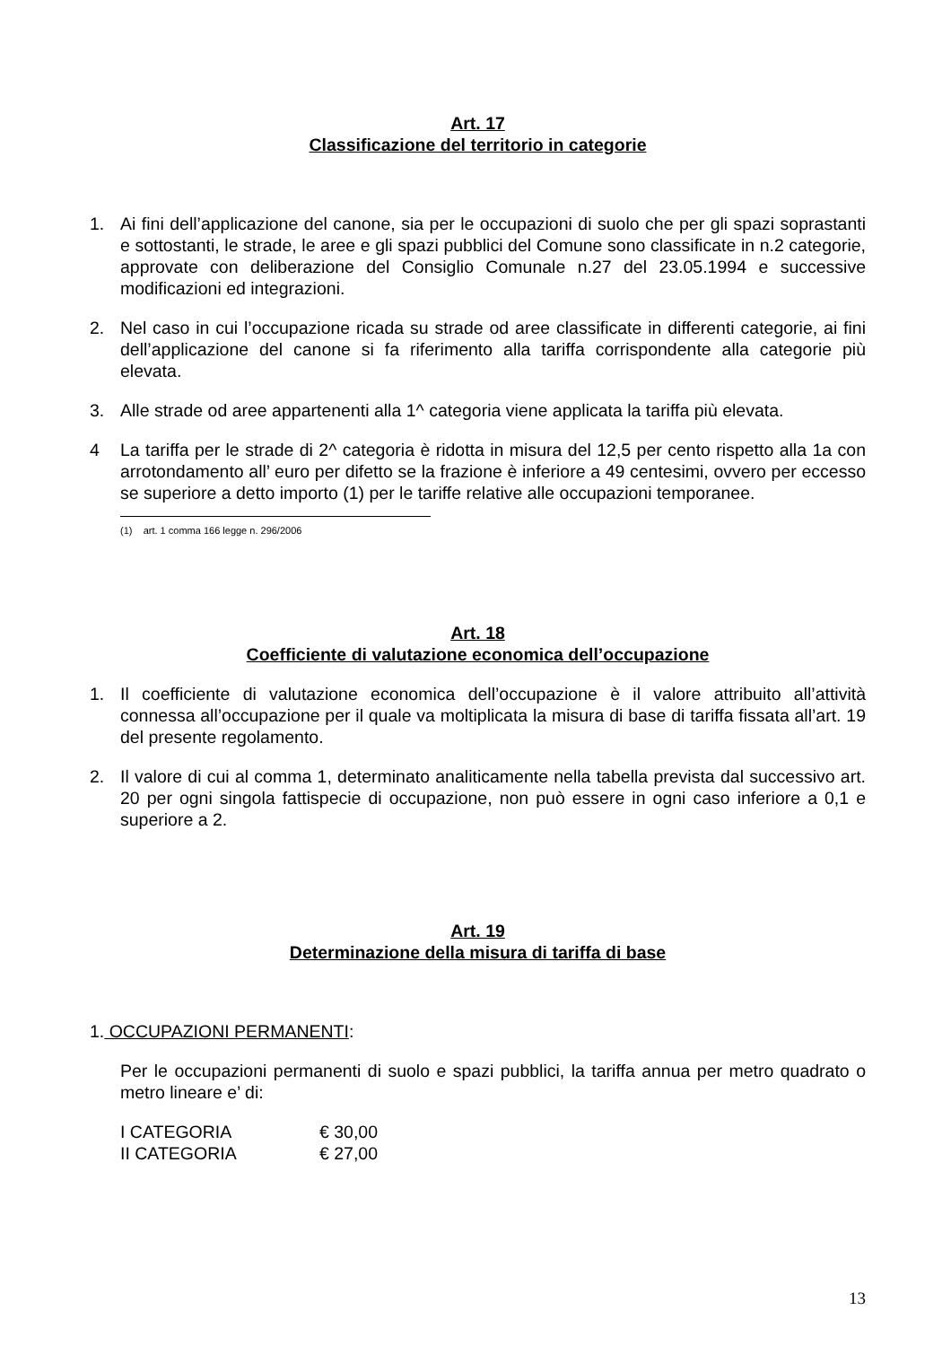Art. 17
Classificazione del territorio in categorie
1. Ai fini dell’applicazione del canone, sia per le occupazioni di suolo che per gli spazi soprastanti e sottostanti, le strade, le aree e gli spazi pubblici del Comune sono classificate in n.2 categorie, approvate con deliberazione del Consiglio Comunale n.27 del 23.05.1994 e successive modificazioni ed integrazioni.
2. Nel caso in cui l’occupazione ricada su strade od aree classificate in differenti categorie, ai fini dell’applicazione del canone si fa riferimento alla tariffa corrispondente alla categorie più elevata.
3. Alle strade od aree appartenenti alla 1^ categoria viene applicata la tariffa più elevata.
4 La tariffa per le strade di 2^ categoria è ridotta in misura del 12,5 per cento rispetto alla 1a con arrotondamento all’ euro per difetto se la frazione è inferiore a 49 centesimi, ovvero per eccesso se superiore a detto importo (1) per le tariffe relative alle occupazioni temporanee.
(1) art. 1 comma 166 legge n. 296/2006
Art. 18
Coefficiente di valutazione economica dell’occupazione
1. Il coefficiente di valutazione economica dell’occupazione è il valore attribuito all’attività connessa all’occupazione per il quale va moltiplicata la misura di base di tariffa fissata all’art. 19 del presente regolamento.
2. Il valore di cui al comma 1, determinato analiticamente nella tabella prevista dal successivo art. 20 per ogni singola fattispecie di occupazione, non può essere in ogni caso inferiore a 0,1 e superiore a 2.
Art. 19
Determinazione della misura di tariffa di base
1. OCCUPAZIONI PERMANENTI:
Per le occupazioni permanenti di suolo e spazi pubblici, la tariffa annua per metro quadrato o metro lineare e’ di:
I CATEGORIA € 30,00
II CATEGORIA € 27,00
13